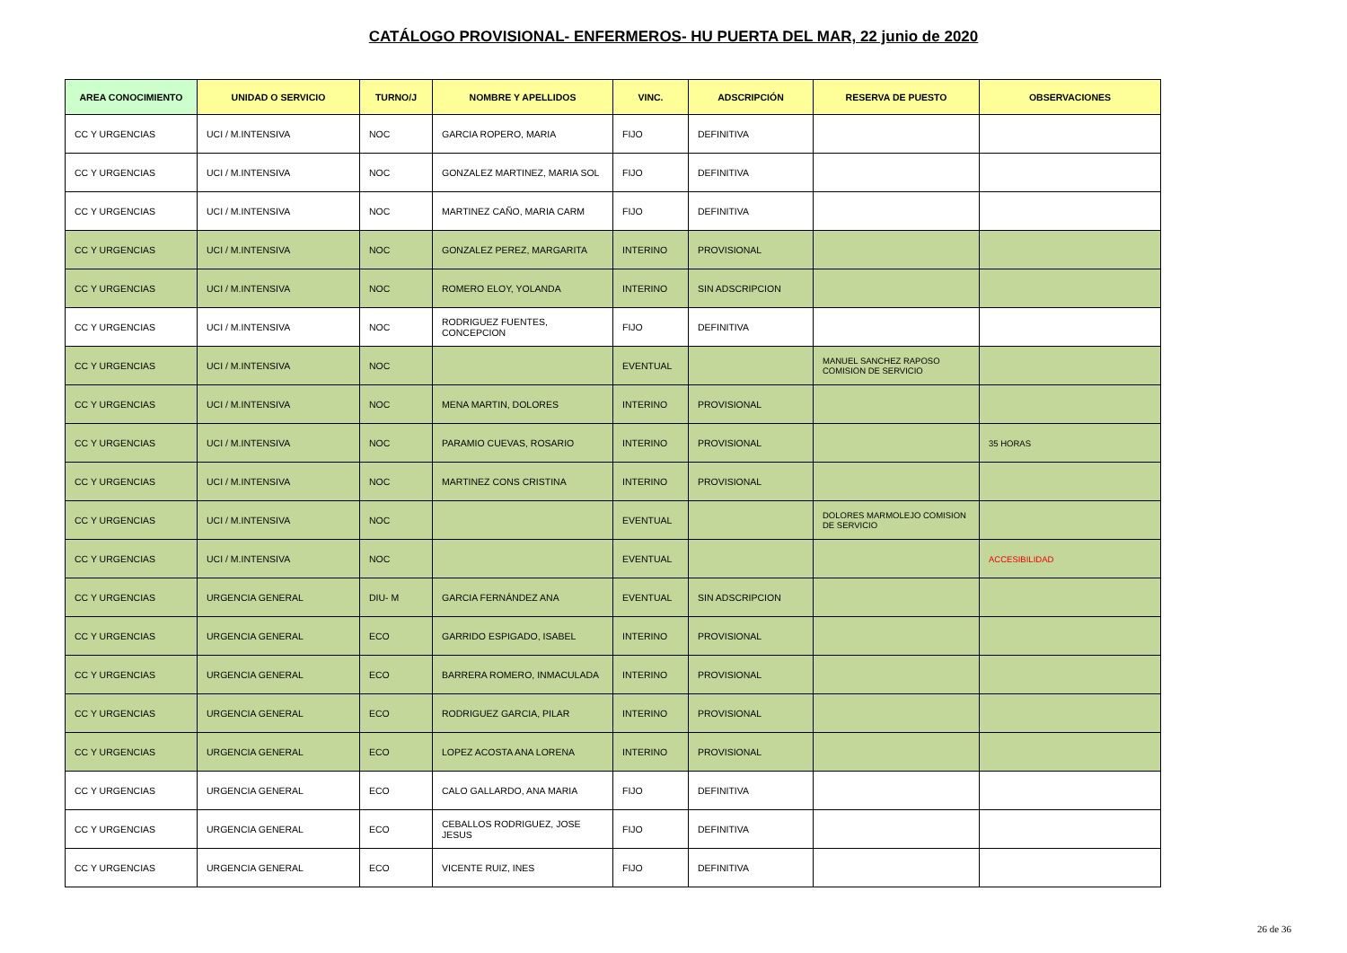CATÁLOGO PROVISIONAL- ENFERMEROS- HU PUERTA DEL MAR, 22 junio de 2020
| AREA CONOCIMIENTO | UNIDAD O SERVICIO | TURNO/J | NOMBRE Y APELLIDOS | VINC. | ADSCRIPCIÓN | RESERVA DE PUESTO | OBSERVACIONES |
| --- | --- | --- | --- | --- | --- | --- | --- |
| CC Y URGENCIAS | UCI / M.INTENSIVA | NOC | GARCIA ROPERO, MARIA | FIJO | DEFINITIVA | | |
| CC Y URGENCIAS | UCI / M.INTENSIVA | NOC | GONZALEZ MARTINEZ, MARIA SOL | FIJO | DEFINITIVA | | |
| CC Y URGENCIAS | UCI / M.INTENSIVA | NOC | MARTINEZ CAÑO, MARIA CARM | FIJO | DEFINITIVA | | |
| CC Y URGENCIAS | UCI / M.INTENSIVA | NOC | GONZALEZ PEREZ, MARGARITA | INTERINO | PROVISIONAL | | |
| CC Y URGENCIAS | UCI / M.INTENSIVA | NOC | ROMERO ELOY, YOLANDA | INTERINO | SIN ADSCRIPCION | | |
| CC Y URGENCIAS | UCI / M.INTENSIVA | NOC | RODRIGUEZ FUENTES, CONCEPCION | FIJO | DEFINITIVA | | |
| CC Y URGENCIAS | UCI / M.INTENSIVA | NOC | | EVENTUAL | | MANUEL SANCHEZ RAPOSO COMISION DE SERVICIO | |
| CC Y URGENCIAS | UCI / M.INTENSIVA | NOC | MENA MARTIN, DOLORES | INTERINO | PROVISIONAL | | |
| CC Y URGENCIAS | UCI / M.INTENSIVA | NOC | PARAMIO CUEVAS, ROSARIO | INTERINO | PROVISIONAL | | 35 HORAS |
| CC Y URGENCIAS | UCI / M.INTENSIVA | NOC | MARTINEZ CONS CRISTINA | INTERINO | PROVISIONAL | | |
| CC Y URGENCIAS | UCI / M.INTENSIVA | NOC | | EVENTUAL | | DOLORES MARMOLEJO COMISION DE SERVICIO | |
| CC Y URGENCIAS | UCI / M.INTENSIVA | NOC | | EVENTUAL | | | ACCESIBILIDAD |
| CC Y URGENCIAS | URGENCIA GENERAL | DIU- M | GARCIA FERNÁNDEZ ANA | EVENTUAL | SIN ADSCRIPCION | | |
| CC Y URGENCIAS | URGENCIA GENERAL | ECO | GARRIDO ESPIGADO, ISABEL | INTERINO | PROVISIONAL | | |
| CC Y URGENCIAS | URGENCIA GENERAL | ECO | BARRERA ROMERO, INMACULADA | INTERINO | PROVISIONAL | | |
| CC Y URGENCIAS | URGENCIA GENERAL | ECO | RODRIGUEZ GARCIA, PILAR | INTERINO | PROVISIONAL | | |
| CC Y URGENCIAS | URGENCIA GENERAL | ECO | LOPEZ ACOSTA ANA LORENA | INTERINO | PROVISIONAL | | |
| CC Y URGENCIAS | URGENCIA GENERAL | ECO | CALO GALLARDO, ANA MARIA | FIJO | DEFINITIVA | | |
| CC Y URGENCIAS | URGENCIA GENERAL | ECO | CEBALLOS RODRIGUEZ, JOSE JESUS | FIJO | DEFINITIVA | | |
| CC Y URGENCIAS | URGENCIA GENERAL | ECO | VICENTE RUIZ, INES | FIJO | DEFINITIVA | | |
26 de 36